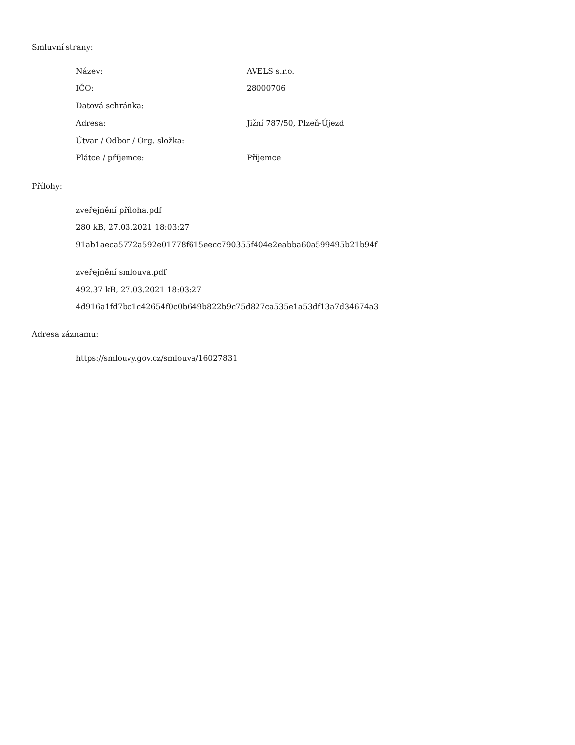Smluvní strany:
| Název: | AVELS s.r.o. |
| IČO: | 28000706 |
| Datová schránka: | |
| Adresa: | Jižní 787/50, Plzeň-Újezd |
| Útvar / Odbor / Org. složka: | |
| Plátce / příjemce: | Příjemce |
Přílohy:
zveřejnění příloha.pdf
280 kB, 27.03.2021 18:03:27
91ab1aeca5772a592e01778f615eecc790355f404e2eabba60a599495b21b94f
zveřejnění smlouva.pdf
492.37 kB, 27.03.2021 18:03:27
4d916a1fd7bc1c42654f0c0b649b822b9c75d827ca535e1a53df13a7d34674a3
Adresa záznamu:
https://smlouvy.gov.cz/smlouva/16027831